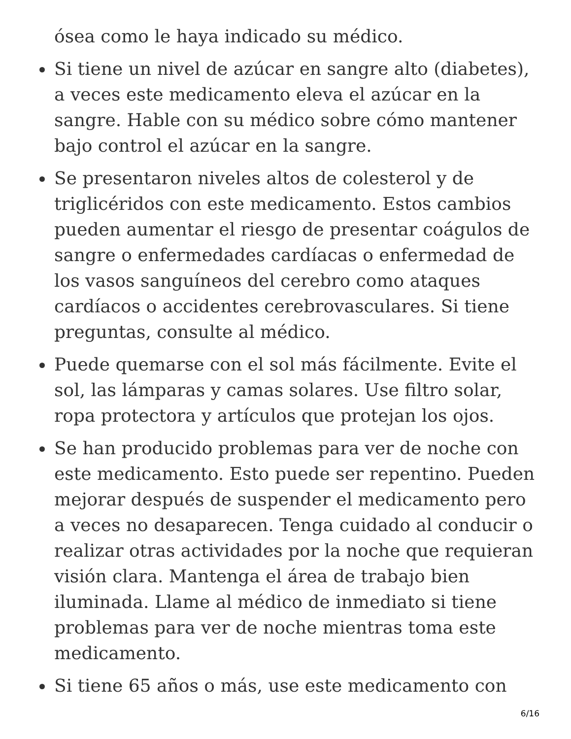ósea como le haya indicado su médico.
Si tiene un nivel de azúcar en sangre alto (diabetes), a veces este medicamento eleva el azúcar en la sangre. Hable con su médico sobre cómo mantener bajo control el azúcar en la sangre.
Se presentaron niveles altos de colesterol y de triglicéridos con este medicamento. Estos cambios pueden aumentar el riesgo de presentar coágulos de sangre o enfermedades cardíacas o enfermedad de los vasos sanguíneos del cerebro como ataques cardíacos o accidentes cerebrovasculares. Si tiene preguntas, consulte al médico.
Puede quemarse con el sol más fácilmente. Evite el sol, las lámparas y camas solares. Use filtro solar, ropa protectora y artículos que protejan los ojos.
Se han producido problemas para ver de noche con este medicamento. Esto puede ser repentino. Pueden mejorar después de suspender el medicamento pero a veces no desaparecen. Tenga cuidado al conducir o realizar otras actividades por la noche que requieran visión clara. Mantenga el área de trabajo bien iluminada. Llame al médico de inmediato si tiene problemas para ver de noche mientras toma este medicamento.
Si tiene 65 años o más, use este medicamento con
6/16